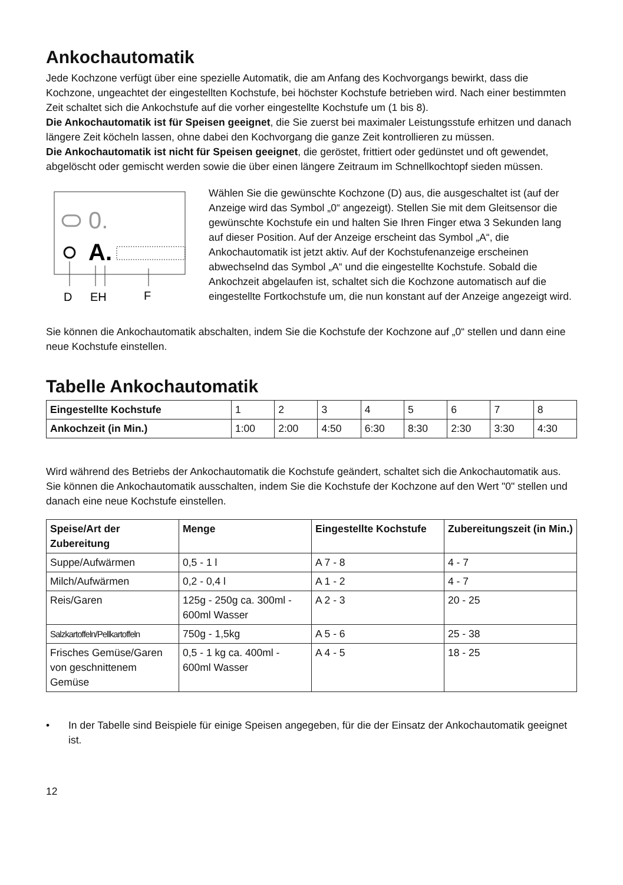Ankochautomatik
Jede Kochzone verfügt über eine spezielle Automatik, die am Anfang des Kochvorgangs bewirkt, dass die Kochzone, ungeachtet der eingestellten Kochstufe, bei höchster Kochstufe betrieben wird. Nach einer bestimmten Zeit schaltet sich die Ankochstufe auf die vorher eingestellte Kochstufe um (1 bis 8).
Die Ankochautomatik ist für Speisen geeignet, die Sie zuerst bei maximaler Leistungsstufe erhitzen und danach längere Zeit köcheln lassen, ohne dabei den Kochvorgang die ganze Zeit kontrollieren zu müssen.
Die Ankochautomatik ist nicht für Speisen geeignet, die geröstet, frittiert oder gedünstet und oft gewendet, abgelöscht oder gemischt werden sowie die über einen längere Zeitraum im Schnellkochtopf sieden müssen.
0.
A.
D
EH
F
Wählen Sie die gewünschte Kochzone (D) aus, die ausgeschaltet ist (auf der Anzeige wird das Symbol „0“ angezeigt). Stellen Sie mit dem Gleitsensor die gewünschte Kochstufe ein und halten Sie Ihren Finger etwa 3 Sekunden lang auf dieser Position. Auf der Anzeige erscheint das Symbol „A“, die Ankochautomatik ist jetzt aktiv. Auf der Kochstufenanzeige erscheinen abwechselnd das Symbol „A“ und die eingestellte Kochstufe. Sobald die Ankochzeit abgelaufen ist, schaltet sich die Kochzone automatisch auf die eingestellte Fortkochstufe um, die nun konstant auf der Anzeige angezeigt wird.
Sie können die Ankochautomatik abschalten, indem Sie die Kochstufe der Kochzone auf „0“ stellen und dann eine neue Kochstufe einstellen.
Tabelle Ankochautomatik
| Eingestellte Kochstufe | 1 | 2 | 3 | 4 | 5 | 6 | 7 | 8 |
| Ankochzeit (in Min.) | 1:00 | 2:00 | 4:50 | 6:30 | 8:30 | 2:30 | 3:30 | 4:30 |
Wird während des Betriebs der Ankochautomatik die Kochstufe geändert, schaltet sich die Ankochautomatik aus.
Sie können die Ankochautomatik ausschalten, indem Sie die Kochstufe der Kochzone auf den Wert "0" stellen und danach eine neue Kochstufe einstellen.
| Speise/Art der Zubereitung | Menge | Eingestellte Kochstufe | Zubereitungszeit (in Min.) |
| --- | --- | --- | --- |
| Suppe/Aufwärmen | 0,5 - 1 l | A 7 - 8 | 4 - 7 |
| Milch/Aufwärmen | 0,2 - 0,4 l | A 1 - 2 | 4 - 7 |
| Reis/Garen | 125g - 250g ca. 300ml - 600ml Wasser | A 2 - 3 | 20 - 25 |
| Salzkartoffeln/Pellkartoffeln | 750g - 1,5kg | A 5 - 6 | 25 - 38 |
| Frisches Gemüse/Garen von geschnittenem Gemüse | 0,5 - 1 kg ca. 400ml - 600ml Wasser | A 4 - 5 | 18 - 25 |
• In der Tabelle sind Beispiele für einige Speisen angegeben, für die der Einsatz der Ankochautomatik geeignet ist.
12